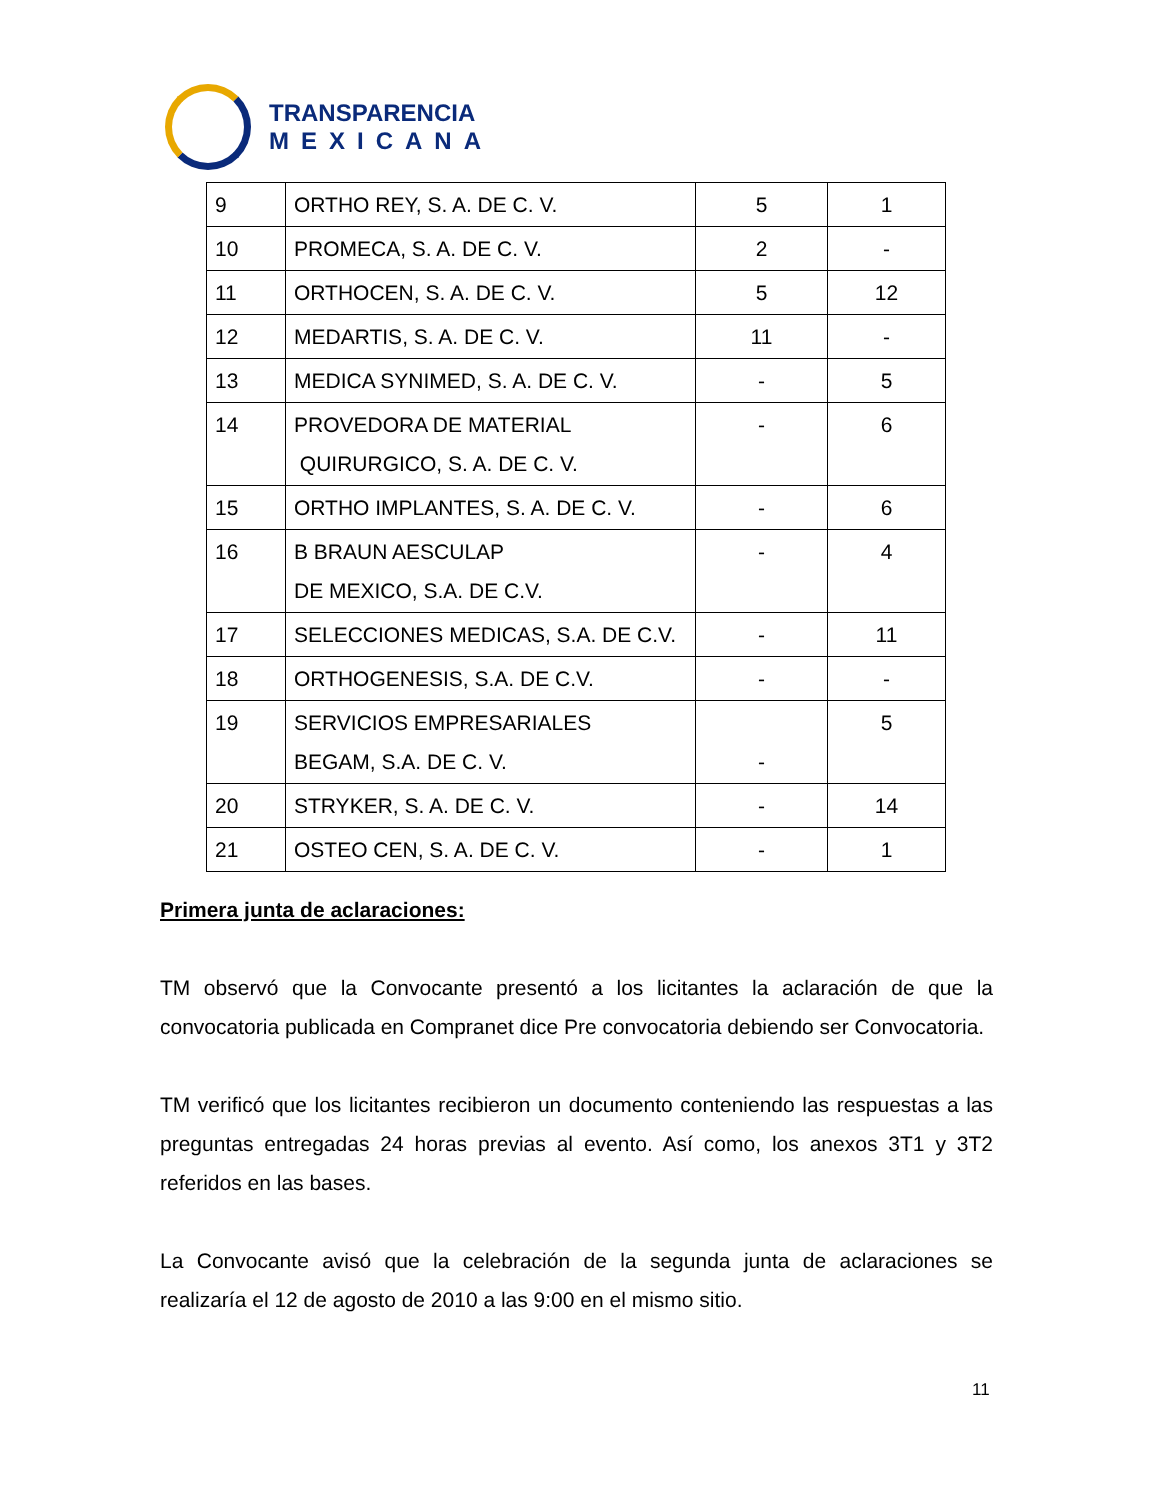TRANSPARENCIA
MEXICANA
| 9 | ORTHO REY, S. A. DE C. V. | 5 | 1 |
| 10 | PROMECA, S. A. DE C. V. | 2 | - |
| 11 | ORTHOCEN, S. A. DE C. V. | 5 | 12 |
| 12 | MEDARTIS, S. A. DE C. V. | 11 | - |
| 13 | MEDICA SYNIMED, S. A. DE C. V. | - | 5 |
| 14 | PROVEDORA DE MATERIAL QUIRURGICO, S. A. DE C. V. | - | 6 |
| 15 | ORTHO IMPLANTES, S. A. DE C. V. | - | 6 |
| 16 | B BRAUN AESCULAP DE MEXICO, S.A. DE C.V. | - | 4 |
| 17 | SELECCIONES MEDICAS, S.A. DE C.V. | - | 11 |
| 18 | ORTHOGENESIS, S.A. DE C.V. | - | - |
| 19 | SERVICIOS EMPRESARIALES BEGAM, S.A. DE C. V. | - | 5 |
| 20 | STRYKER, S. A. DE C. V. | - | 14 |
| 21 | OSTEO CEN, S. A. DE C. V. | - | 1 |
Primera junta de aclaraciones:
TM observó que la Convocante presentó a los licitantes la aclaración de que la convocatoria publicada en Compranet dice Pre convocatoria debiendo ser Convocatoria.
TM verificó que los licitantes recibieron un documento conteniendo las respuestas a las preguntas entregadas 24 horas previas al evento. Así como, los anexos 3T1 y 3T2 referidos en las bases.
La Convocante avisó que la celebración de la segunda junta de aclaraciones se realizaría el 12 de agosto de 2010 a las 9:00 en el mismo sitio.
11